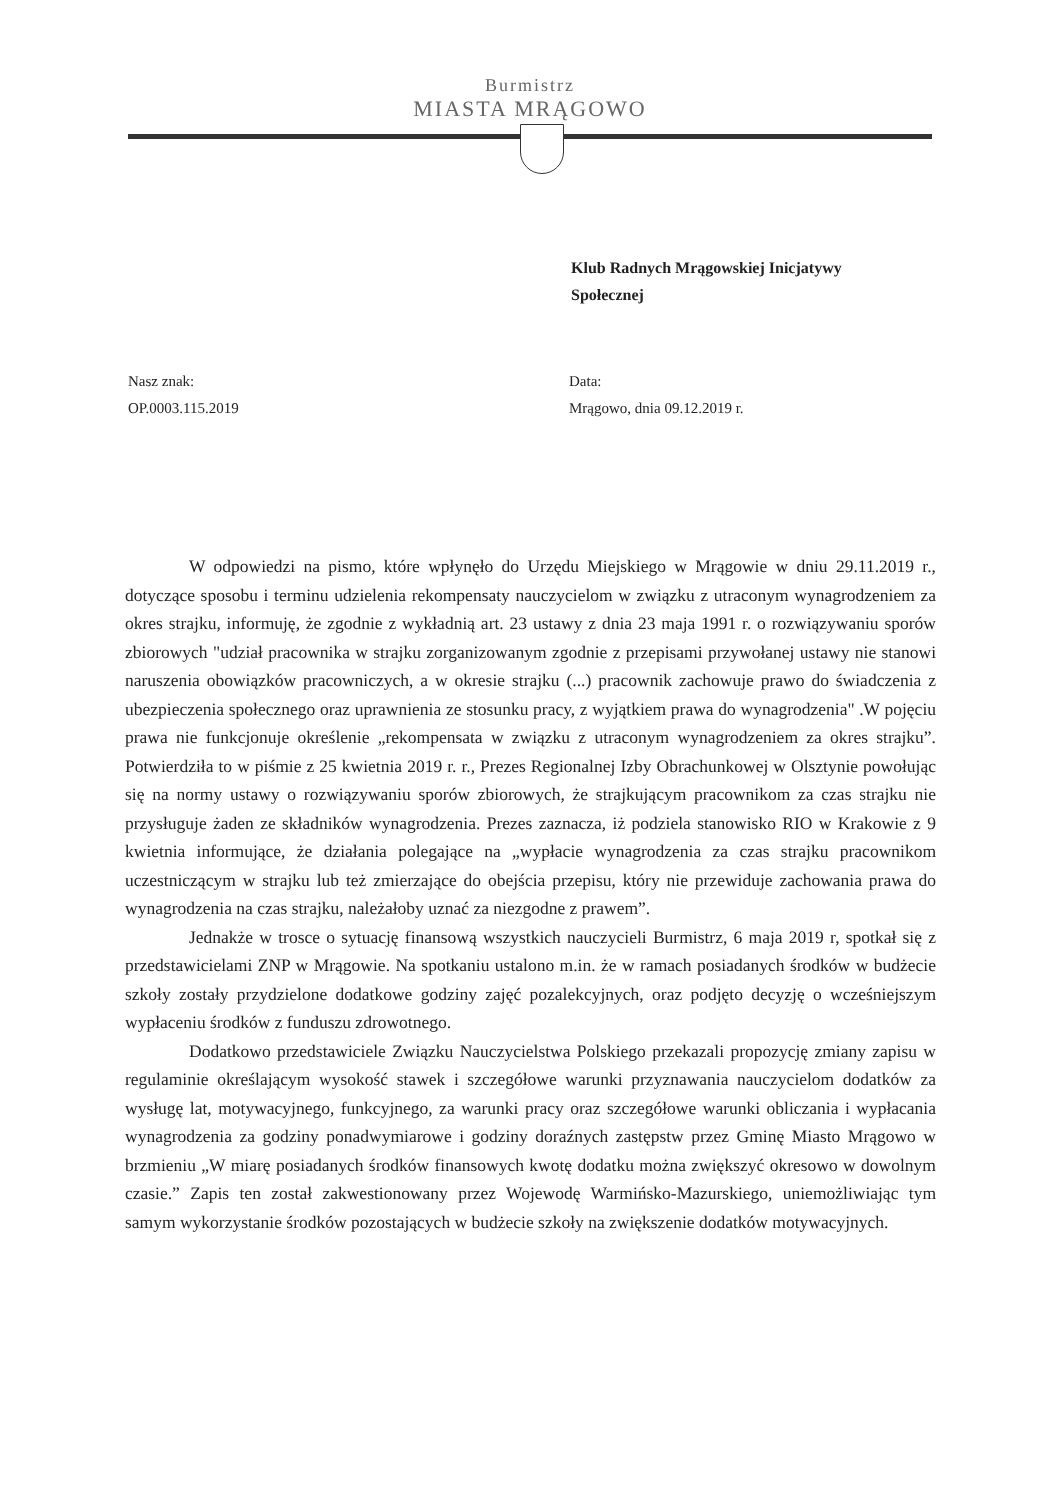Burmistrz
MIASTA MRĄGOWO
Klub Radnych Mrągowskiej Inicjatywy
Społecznej
Nasz znak:
OP.0003.115.2019
Data:
Mrągowo, dnia 09.12.2019 r.
W odpowiedzi na pismo, które wpłynęło do Urzędu Miejskiego w Mrągowie w dniu 29.11.2019 r., dotyczące sposobu i terminu udzielenia rekompensaty nauczycielom w związku z utraconym wynagrodzeniem za okres strajku, informuję, że zgodnie z wykładnią art. 23 ustawy z dnia 23 maja 1991 r. o rozwiązywaniu sporów zbiorowych "udział pracownika w strajku zorganizowanym zgodnie z przepisami przywołanej ustawy nie stanowi naruszenia obowiązków pracowniczych, a w okresie strajku (...) pracownik zachowuje prawo do świadczenia z ubezpieczenia społecznego oraz uprawnienia ze stosunku pracy, z wyjątkiem prawa do wynagrodzenia" .W pojęciu prawa nie funkcjonuje określenie „rekompensata w związku z utraconym wynagrodzeniem za okres strajku”. Potwierdziła to w piśmie z 25 kwietnia 2019 r. r., Prezes Regionalnej Izby Obrachunkowej w Olsztynie powołując się na normy ustawy o rozwiązywaniu sporów zbiorowych, że strajkującym pracownikom za czas strajku nie przysługuje żaden ze składników wynagrodzenia. Prezes zaznacza, iż podziela stanowisko RIO w Krakowie z 9 kwietnia informujące, że działania polegające na „wypłacie wynagrodzenia za czas strajku pracownikom uczestniczącym w strajku lub też zmierzające do obejścia przepisu, który nie przewiduje zachowania prawa do wynagrodzenia na czas strajku, należałoby uznać za niezgodne z prawem”.
Jednakże w trosce o sytuację finansową wszystkich nauczycieli Burmistrz, 6 maja 2019 r, spotkał się z przedstawicielami ZNP w Mrągowie. Na spotkaniu ustalono m.in. że w ramach posiadanych środków w budżecie szkoły zostały przydzielone dodatkowe godziny zajęć pozalekcyjnych, oraz podjęto decyzję o wcześniejszym wypłaceniu środków z funduszu zdrowotnego.
Dodatkowo przedstawiciele Związku Nauczycielstwa Polskiego przekazali propozycję zmiany zapisu w regulaminie określającym wysokość stawek i szczegółowe warunki przyznawania nauczycielom dodatków za wysługę lat, motywacyjnego, funkcyjnego, za warunki pracy oraz szczegółowe warunki obliczania i wypłacania wynagrodzenia za godziny ponadwymiarowe i godziny doraźnych zastępstw przez Gminę Miasto Mrągowo w brzmieniu „W miarę posiadanych środków finansowych kwotę dodatku można zwiększyć okresowo w dowolnym czasie.” Zapis ten został zakwestionowany przez Wojewodę Warmińsko-Mazurskiego, uniemożliwiając tym samym wykorzystanie środków pozostających w budżecie szkoły na zwiększenie dodatków motywacyjnych.